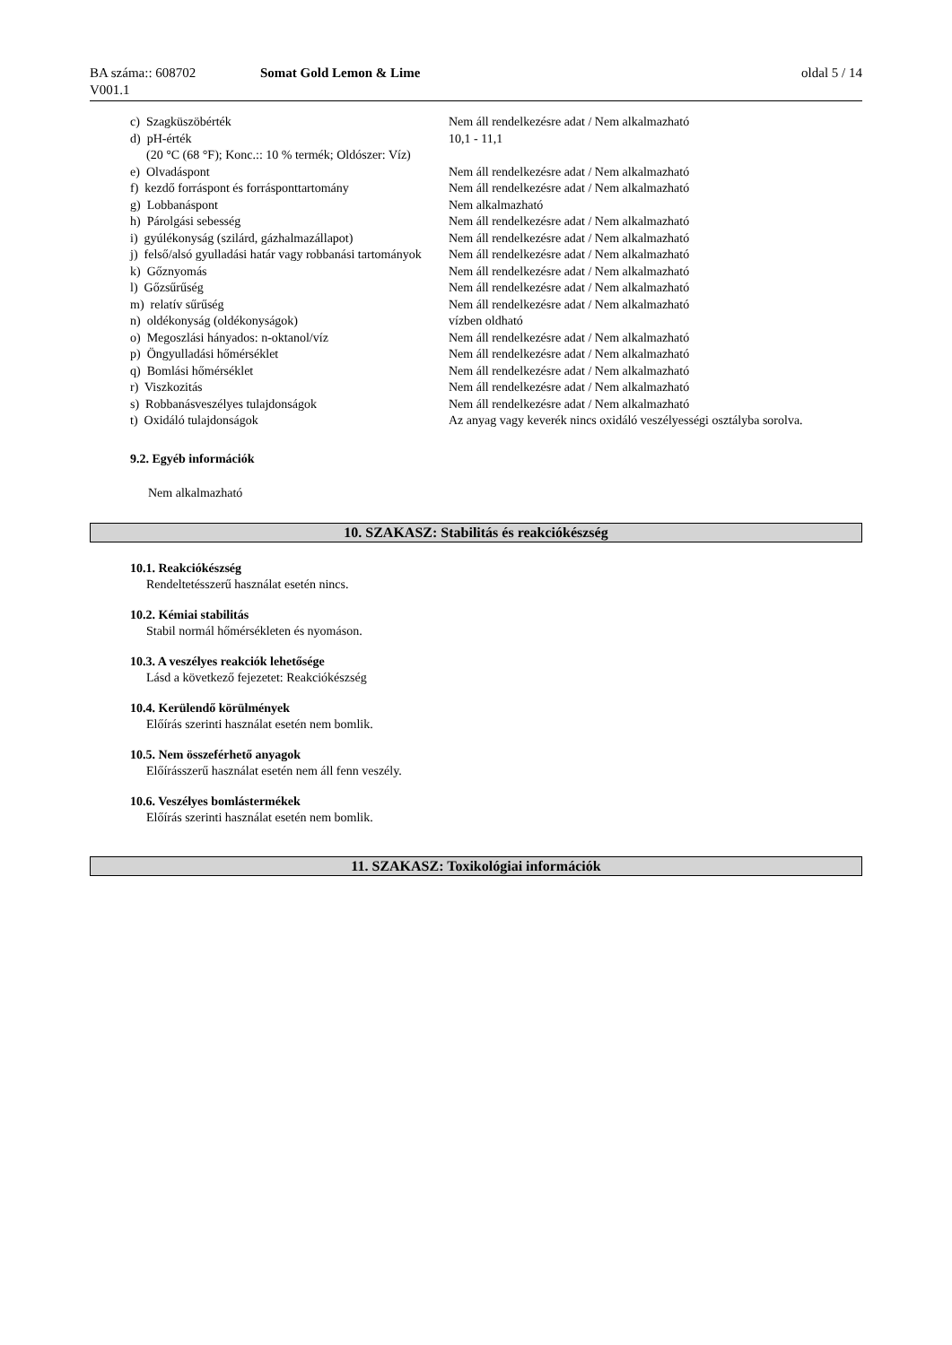BA száma:: 608702
V001.1
Somat Gold Lemon & Lime oldal 5 / 14
| c) Szagküszöbérték | Nem áll rendelkezésre adat / Nem alkalmazható |
| d) pH-érték (20 °C (68 °F); Konc.:: 10 % termék; Oldószer: Víz) | 10,1 - 11,1 |
| e) Olvadáspont | Nem áll rendelkezésre adat / Nem alkalmazható |
| f) kezdő forráspont és forrásponttartomány | Nem áll rendelkezésre adat / Nem alkalmazható |
| g) Lobbanáspont | Nem alkalmazható |
| h) Párolgási sebesség | Nem áll rendelkezésre adat / Nem alkalmazható |
| i) gyúlékonyság (szilárd, gázhalmazállapot) | Nem áll rendelkezésre adat / Nem alkalmazható |
| j) felső/alsó gyulladási határ vagy robbanási tartományok | Nem áll rendelkezésre adat / Nem alkalmazható |
| k) Gőznyomás | Nem áll rendelkezésre adat / Nem alkalmazható |
| l) Gőzsűrűség | Nem áll rendelkezésre adat / Nem alkalmazható |
| m) relatív sűrűség | Nem áll rendelkezésre adat / Nem alkalmazható |
| n) oldékonyság (oldékonyságok) | vízben oldható |
| o) Megoszlási hányados: n-oktanol/víz | Nem áll rendelkezésre adat / Nem alkalmazható |
| p) Öngyulladási hőmérséklet | Nem áll rendelkezésre adat / Nem alkalmazható |
| q) Bomlási hőmérséklet | Nem áll rendelkezésre adat / Nem alkalmazható |
| r) Viszkozitás | Nem áll rendelkezésre adat / Nem alkalmazható |
| s) Robbanásveszélyes tulajdonságok | Nem áll rendelkezésre adat / Nem alkalmazható |
| t) Oxidáló tulajdonságok | Az anyag vagy keverék nincs oxidáló veszélyességi osztályba sorolva. |
9.2. Egyéb információk
Nem alkalmazható
10. SZAKASZ: Stabilitás és reakciókészség
10.1. Reakciókészség
Rendeltetésszerű használat esetén nincs.
10.2. Kémiai stabilitás
Stabil normál hőmérsékleten és nyomáson.
10.3. A veszélyes reakciók lehetősége
Lásd a következő fejezetet: Reakciókészség
10.4. Kerülendő körülmények
Előírás szerinti használat esetén nem bomlik.
10.5. Nem összeférhető anyagok
Előírásszerű használat esetén nem áll fenn veszély.
10.6. Veszélyes bomlástermékek
Előírás szerinti használat esetén nem bomlik.
11. SZAKASZ: Toxikológiai információk